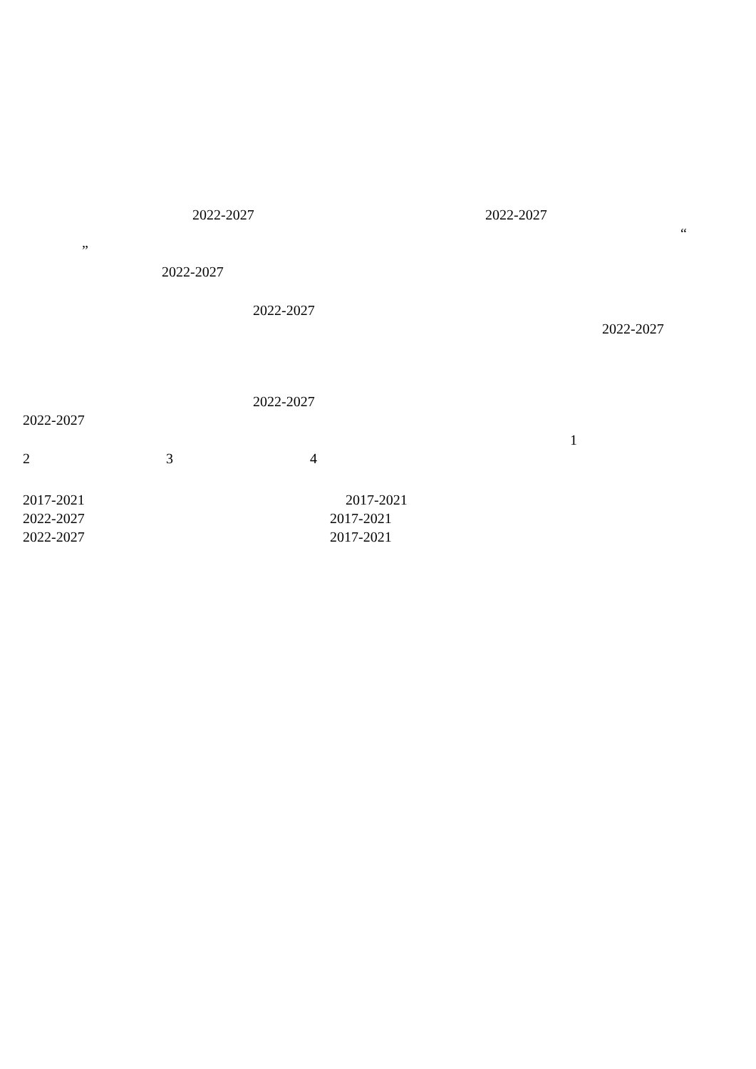2022-2027 2022-2027
“
”
2022-2027
2022-2027
2022-2027
2022-2027
2022-2027
1
2 3 4
2017-2021 2017-2021
2022-2027 2017-2021
2022-2027 2017-2021